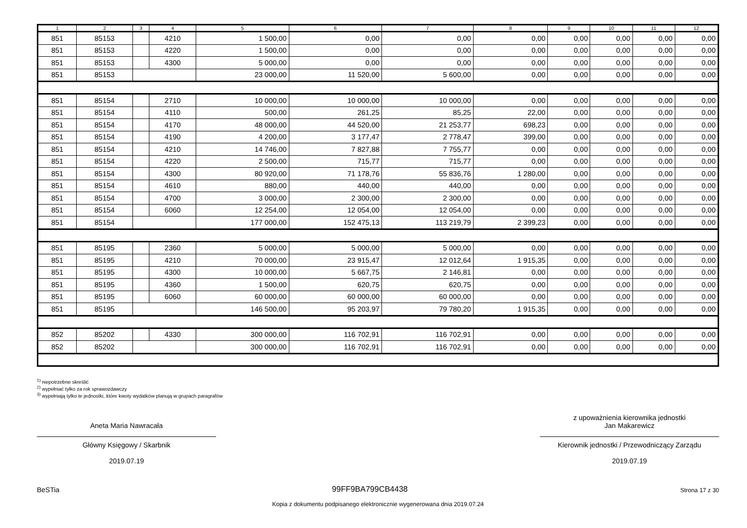| 1 | 2 | 3 | 4 | 5 | 6 | 7 | 8 | 9 | 10 | 11 | 12 |
| --- | --- | --- | --- | --- | --- | --- | --- | --- | --- | --- | --- |
| 851 | 85153 | | 4210 | 1 500,00 | 0,00 | 0,00 | 0,00 | 0,00 | 0,00 | 0,00 | 0,00 |
| 851 | 85153 | | 4220 | 1 500,00 | 0,00 | 0,00 | 0,00 | 0,00 | 0,00 | 0,00 | 0,00 |
| 851 | 85153 | | 4300 | 5 000,00 | 0,00 | 0,00 | 0,00 | 0,00 | 0,00 | 0,00 | 0,00 |
| 851 | 85153 | | | 23 000,00 | 11 520,00 | 5 600,00 | 0,00 | 0,00 | 0,00 | 0,00 | 0,00 |
| 851 | 85154 | | 2710 | 10 000,00 | 10 000,00 | 10 000,00 | 0,00 | 0,00 | 0,00 | 0,00 | 0,00 |
| 851 | 85154 | | 4110 | 500,00 | 261,25 | 85,25 | 22,00 | 0,00 | 0,00 | 0,00 | 0,00 |
| 851 | 85154 | | 4170 | 48 000,00 | 44 520,00 | 21 253,77 | 698,23 | 0,00 | 0,00 | 0,00 | 0,00 |
| 851 | 85154 | | 4190 | 4 200,00 | 3 177,47 | 2 778,47 | 399,00 | 0,00 | 0,00 | 0,00 | 0,00 |
| 851 | 85154 | | 4210 | 14 746,00 | 7 827,88 | 7 755,77 | 0,00 | 0,00 | 0,00 | 0,00 | 0,00 |
| 851 | 85154 | | 4220 | 2 500,00 | 715,77 | 715,77 | 0,00 | 0,00 | 0,00 | 0,00 | 0,00 |
| 851 | 85154 | | 4300 | 80 920,00 | 71 178,76 | 55 836,76 | 1 280,00 | 0,00 | 0,00 | 0,00 | 0,00 |
| 851 | 85154 | | 4610 | 880,00 | 440,00 | 440,00 | 0,00 | 0,00 | 0,00 | 0,00 | 0,00 |
| 851 | 85154 | | 4700 | 3 000,00 | 2 300,00 | 2 300,00 | 0,00 | 0,00 | 0,00 | 0,00 | 0,00 |
| 851 | 85154 | | 6060 | 12 254,00 | 12 054,00 | 12 054,00 | 0,00 | 0,00 | 0,00 | 0,00 | 0,00 |
| 851 | 85154 | | | 177 000,00 | 152 475,13 | 113 219,79 | 2 399,23 | 0,00 | 0,00 | 0,00 | 0,00 |
| 851 | 85195 | | 2360 | 5 000,00 | 5 000,00 | 5 000,00 | 0,00 | 0,00 | 0,00 | 0,00 | 0,00 |
| 851 | 85195 | | 4210 | 70 000,00 | 23 915,47 | 12 012,64 | 1 915,35 | 0,00 | 0,00 | 0,00 | 0,00 |
| 851 | 85195 | | 4300 | 10 000,00 | 5 667,75 | 2 146,81 | 0,00 | 0,00 | 0,00 | 0,00 | 0,00 |
| 851 | 85195 | | 4360 | 1 500,00 | 620,75 | 620,75 | 0,00 | 0,00 | 0,00 | 0,00 | 0,00 |
| 851 | 85195 | | 6060 | 60 000,00 | 60 000,00 | 60 000,00 | 0,00 | 0,00 | 0,00 | 0,00 | 0,00 |
| 851 | 85195 | | | 146 500,00 | 95 203,97 | 79 780,20 | 1 915,35 | 0,00 | 0,00 | 0,00 | 0,00 |
| 852 | 85202 | | 4330 | 300 000,00 | 116 702,91 | 116 702,91 | 0,00 | 0,00 | 0,00 | 0,00 | 0,00 |
| 852 | 85202 | | | 300 000,00 | 116 702,91 | 116 702,91 | 0,00 | 0,00 | 0,00 | 0,00 | 0,00 |
<sup>1)</sup> niepotrzebne skreślić
<sup>2)</sup> wypełniać tylko za rok sprawozdawczy
<sup>3)</sup> wypełniają tylko te jednostki, które kwoty wydatków planują w grupach paragrafów
Aneta Maria Nawracała
Główny Księgowy / Skarbnik
2019.07.19
z upoważnienia kierownika jednostki
Jan Makarewicz
Kierownik jednostki / Przewodniczący Zarządu
2019.07.19
BeSTia 99FF9BA799CB4438 Strona 17 z 30
Kopia z dokumentu podpisanego elektronicznie wygenerowana dnia 2019.07.24